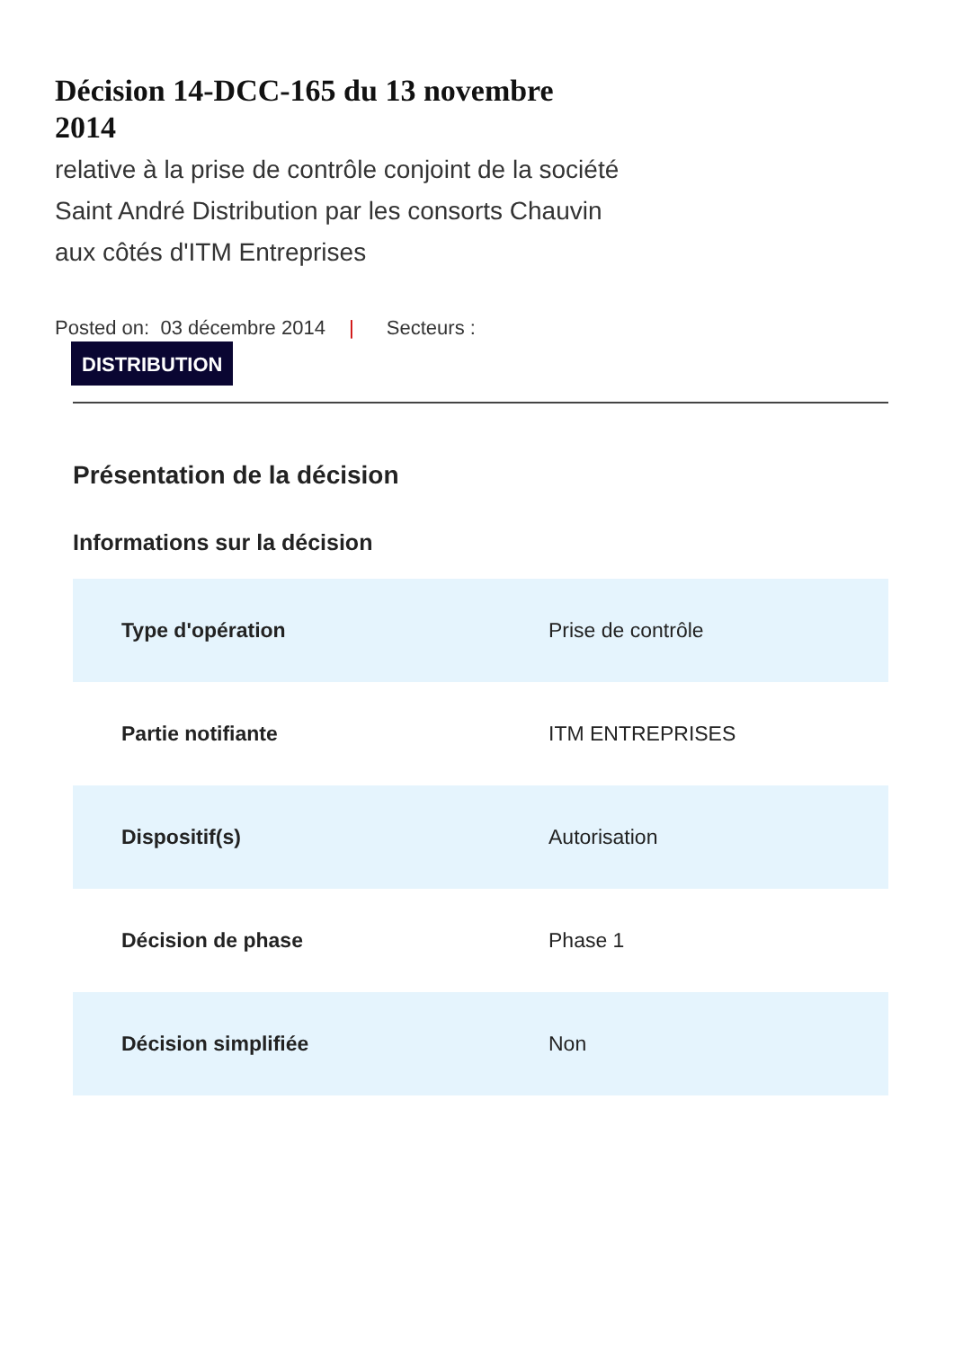Décision 14-DCC-165 du 13 novembre 2014
relative à la prise de contrôle conjoint de la société Saint André Distribution par les consorts Chauvin aux côtés d'ITM Entreprises
Posted on: 03 décembre 2014 | Secteurs :
DISTRIBUTION
Présentation de la décision
Informations sur la décision
| Type d'opération | Prise de contrôle |
| Partie notifiante | ITM ENTREPRISES |
| Dispositif(s) | Autorisation |
| Décision de phase | Phase 1 |
| Décision simplifiée | Non |